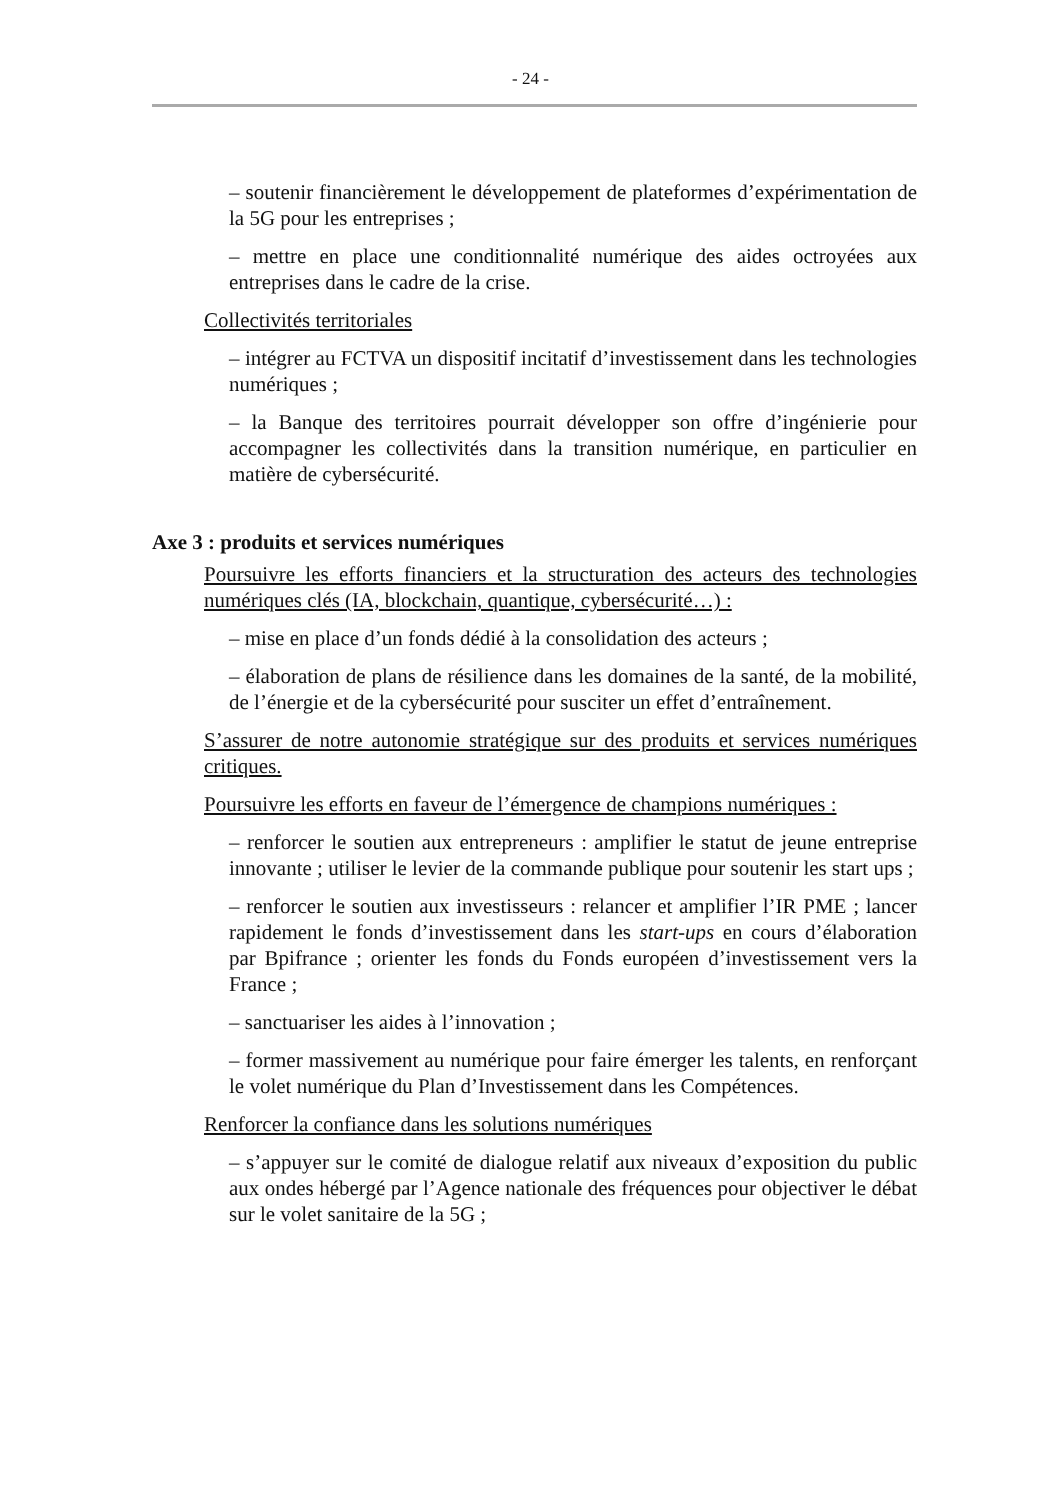- 24 -
– soutenir financièrement le développement de plateformes d’expérimentation de la 5G pour les entreprises ;
– mettre en place une conditionnalité numérique des aides octroyées aux entreprises dans le cadre de la crise.
Collectivités territoriales
– intégrer au FCTVA un dispositif incitatif d’investissement dans les technologies numériques ;
– la Banque des territoires pourrait développer son offre d’ingénierie pour accompagner les collectivités dans la transition numérique, en particulier en matière de cybersécurité.
Axe 3 : produits et services numériques
Poursuivre les efforts financiers et la structuration des acteurs des technologies numériques clés (IA, blockchain, quantique, cybersécurité…) :
– mise en place d’un fonds dédié à la consolidation des acteurs ;
– élaboration de plans de résilience dans les domaines de la santé, de la mobilité, de l’énergie et de la cybersécurité pour susciter un effet d’entraînement.
S’assurer de notre autonomie stratégique sur des produits et services numériques critiques.
Poursuivre les efforts en faveur de l’émergence de champions numériques :
– renforcer le soutien aux entrepreneurs : amplifier le statut de jeune entreprise innovante ; utiliser le levier de la commande publique pour soutenir les start ups ;
– renforcer le soutien aux investisseurs : relancer et amplifier l’IR PME ; lancer rapidement le fonds d’investissement dans les start-ups en cours d’élaboration par Bpifrance ; orienter les fonds du Fonds européen d’investissement vers la France ;
– sanctuariser les aides à l’innovation ;
– former massivement au numérique pour faire émerger les talents, en renforçant le volet numérique du Plan d’Investissement dans les Compétences.
Renforcer la confiance dans les solutions numériques
– s’appuyer sur le comité de dialogue relatif aux niveaux d’exposition du public aux ondes hébergé par l’Agence nationale des fréquences pour objectiver le débat sur le volet sanitaire de la 5G ;